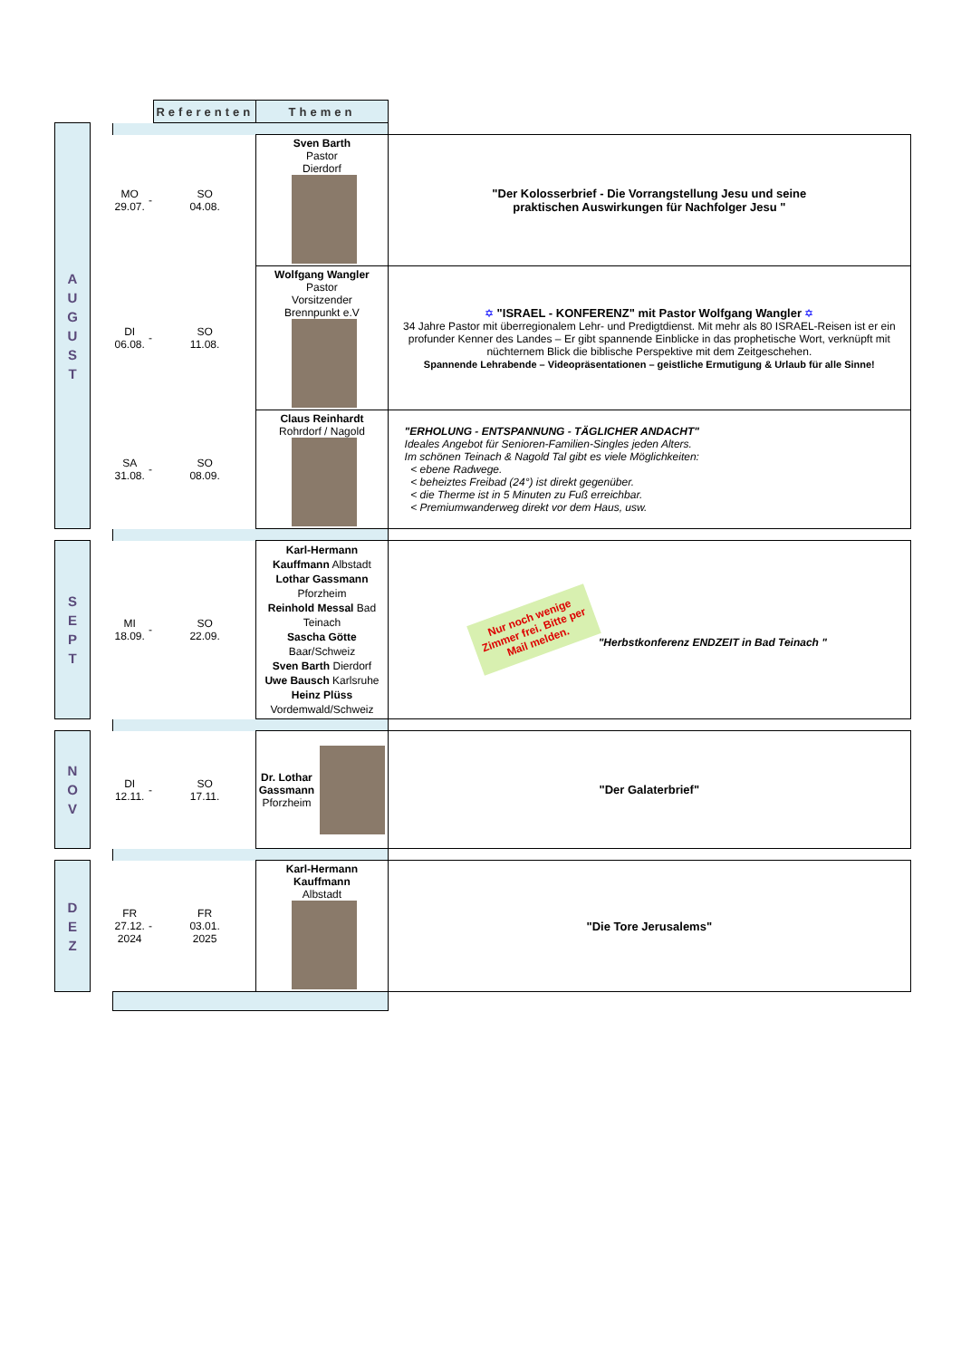| | | | | Referenten | Themen | |
| A U G U S T | | | | | | |
| | | MO 29.07. | - | SO 04.08. | Sven Barth Pastor Dierdorf | "Der Kolosserbrief - Die Vorrangstellung Jesu und seine praktischen Auswirkungen für Nachfolger Jesu " |
| | | DI 06.08. | - | SO 11.08. | Wolfgang Wangler Pastor Vorsitzender Brennpunkt e.V | ✡ "ISRAEL - KONFERENZ" mit Pastor Wolfgang Wangler ✡ 34 Jahre Pastor mit überregionalem Lehr- und Predigtdienst. Mit mehr als 80 ISRAEL-Reisen ist er ein profunder Kenner des Landes – Er gibt spannende Einblicke in das prophetische Wort, verknüpft mit nüchternem Blick die biblische Perspektive mit dem Zeitgeschehen. Spannende Lehrabende – Videopräsentationen – geistliche Ermutigung & Urlaub für alle Sinne! |
| | | SA 31.08. | - | SO 08.09. | Claus Reinhardt Rohrdorf / Nagold | "ERHOLUNG - ENTSPANNUNG - TÄGLICHER ANDACHT" Ideales Angebot für Senioren-Familien-Singles jeden Alters. Im schönen Teinach & Nagold Tal gibt es viele Möglichkeiten: < ebene Radwege. < beheiztes Freibad (24°) ist direkt gegenüber. < die Therme ist in 5 Minuten zu Fuß erreichbar. < Premiumwanderweg direkt vor dem Haus, usw. |
| S E P T | | MI 18.09. | - | SO 22.09. | Karl-Hermann Kauffmann Albstadt Lothar Gassmann Pforzheim Reinhold Messal Bad Teinach Sascha Götte Baar/Schweiz Sven Barth Dierdorf Uwe Bausch Karlsruhe Heinz Plüss Vordemwald/Schweiz | Nur noch wenige Zimmer frei. Bitte per Mail melden. "Herbstkonferenz ENDZEIT in Bad Teinach " |
| N O V | | DI 12.11. | - | SO 17.11. | Dr. Lothar Gassmann Pforzheim | "Der Galaterbrief" |
| D E Z | | FR 27.12. 2024 | - | FR 03.01. 2025 | Karl-Hermann Kauffmann Albstadt | "Die Tore Jerusalems" |